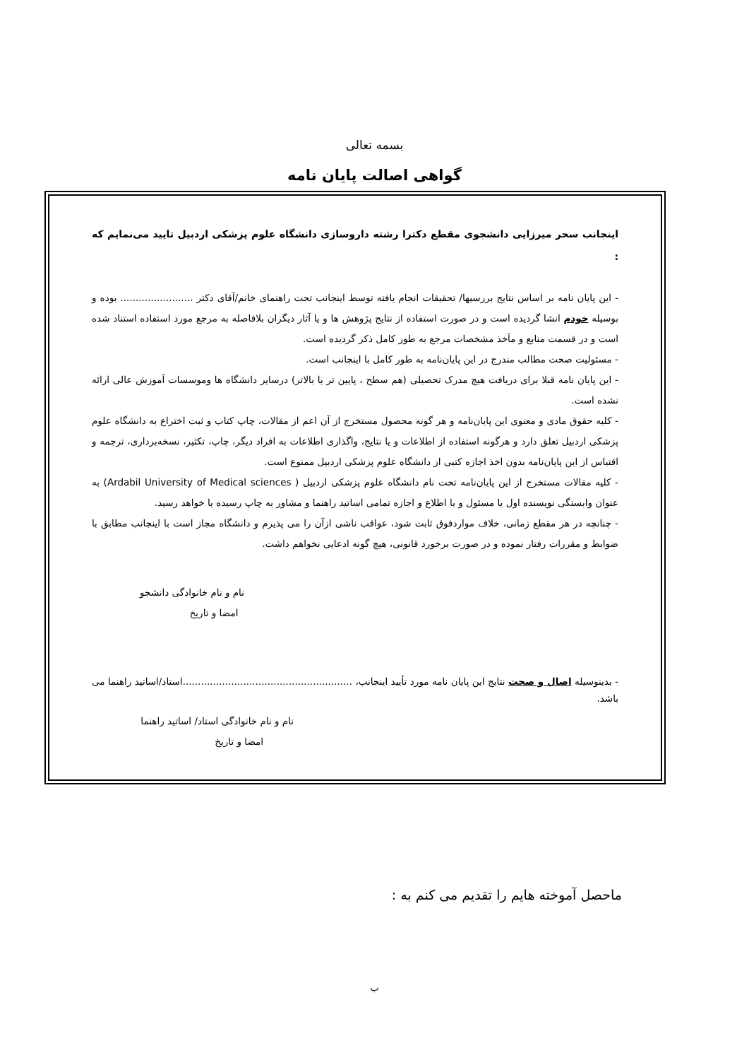بسمه تعالی
گواهی اصالت پایان نامه
اینجانب سحر میرزایی دانشجوی مقطع دکترا رشته داروسازی دانشگاه علوم پزشکی اردبیل تایید می‌نمایم که :
- این پایان نامه بر اساس نتایج بررسیها/ تحقیقات انجام یافته توسط اینجانب تحت راهنمای خانم/آقای دکتر ........................ بوده و بوسیله خودم انشا گردیده است و در صورت استفاده از نتایج پژوهش ها و یا آثار دیگران بلافاصله به مرجع مورد استفاده استناد شده است و در قسمت منابع و مآخذ مشخصات مرجع به طور کامل ذکر گردیده است.
- مسئولیت صحت مطالب مندرج در این پایان‌نامه به طور کامل با اینجانب است.
- این پایان نامه قبلا برای دریافت هیچ مدرک تحصیلی (هم سطح ، پایین تر یا بالاتر) درسایر دانشگاه ها وموسسات آموزش عالی ارائه نشده است.
- کلیه حقوق مادی و معنوی این پایان‌نامه و هر گونه محصول مستخرج از آن اعم از مقالات، چاپ کتاب و ثبت اختراع به دانشگاه علوم پزشکی اردبیل تعلق دارد و هرگونه استفاده از اطلاعات و یا نتایج، واگذاری اطلاعات به افراد دیگر، چاپ، تکثیر، نسخه‌برداری، ترجمه و اقتباس از این پایان‌نامه بدون اخذ اجازه کتبی از دانشگاه علوم پزشکی اردبیل ممنوع است.
- کلیه مقالات مستخرج از این پایان‌نامه تحت نام دانشگاه علوم پزشکی اردبیل ( Ardabil University of Medical sciences) به عنوان وابستگی نویسنده اول یا مسئول و با اطلاع و اجازه تمامی اساتید راهنما و مشاور به چاپ رسیده یا خواهد رسید.
- چنانچه در هر مقطع زمانی، خلاف مواردفوق ثابت شود، عواقب ناشی ازآن را می پذیرم و دانشگاه مجاز است با اینجانب مطابق با ضوابط و مقررات رفتار نموده و در صورت برخورد قانونی، هیچ گونه ادعایی نخواهم داشت.
نام و نام خانوادگی دانشجو
امضا و تاریخ
- بدینوسیله اصال و صحت نتایج این پایان نامه مورد تأیید اینجانب، ........................................................استاد/اساتید راهنما می باشد.
نام و نام خانوادگی استاد/ اساتید راهنما
امضا و تاریخ
ماحصل آموخته هایم را تقدیم می کنم به :
ب